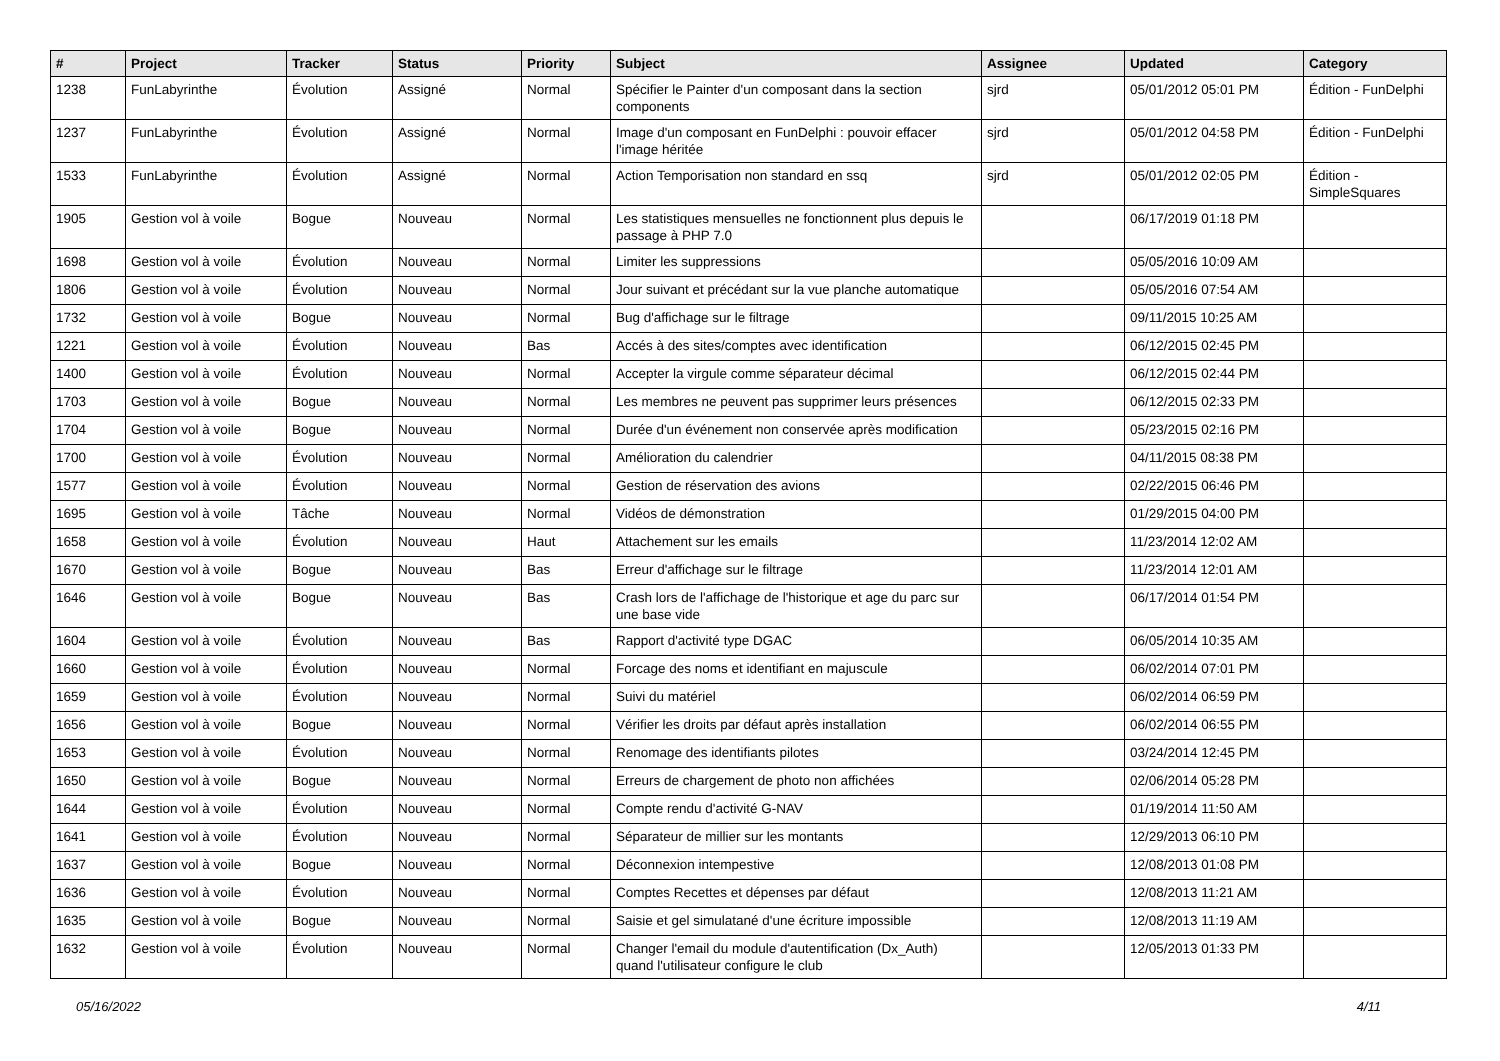| # | Project | Tracker | Status | Priority | Subject | Assignee | Updated | Category |
| --- | --- | --- | --- | --- | --- | --- | --- | --- |
| 1238 | FunLabyrinthe | Évolution | Assigné | Normal | Spécifier le Painter d'un composant dans la section components | sjrd | 05/01/2012 05:01 PM | Édition - FunDelphi |
| 1237 | FunLabyrinthe | Évolution | Assigné | Normal | Image d'un composant en FunDelphi : pouvoir effacer l'image héritée | sjrd | 05/01/2012 04:58 PM | Édition - FunDelphi |
| 1533 | FunLabyrinthe | Évolution | Assigné | Normal | Action Temporisation non standard en ssq | sjrd | 05/01/2012 02:05 PM | Édition - SimpleSquares |
| 1905 | Gestion vol à voile | Bogue | Nouveau | Normal | Les statistiques mensuelles ne fonctionnent plus depuis le passage à PHP 7.0 | | 06/17/2019 01:18 PM | |
| 1698 | Gestion vol à voile | Évolution | Nouveau | Normal | Limiter les suppressions | | 05/05/2016 10:09 AM | |
| 1806 | Gestion vol à voile | Évolution | Nouveau | Normal | Jour suivant et précédant sur la vue planche automatique | | 05/05/2016 07:54 AM | |
| 1732 | Gestion vol à voile | Bogue | Nouveau | Normal | Bug d'affichage sur le filtrage | | 09/11/2015 10:25 AM | |
| 1221 | Gestion vol à voile | Évolution | Nouveau | Bas | Accés à des sites/comptes avec identification | | 06/12/2015 02:45 PM | |
| 1400 | Gestion vol à voile | Évolution | Nouveau | Normal | Accepter la virgule comme séparateur décimal | | 06/12/2015 02:44 PM | |
| 1703 | Gestion vol à voile | Bogue | Nouveau | Normal | Les membres ne peuvent pas supprimer leurs présences | | 06/12/2015 02:33 PM | |
| 1704 | Gestion vol à voile | Bogue | Nouveau | Normal | Durée d'un événement non conservée après modification | | 05/23/2015 02:16 PM | |
| 1700 | Gestion vol à voile | Évolution | Nouveau | Normal | Amélioration du calendrier | | 04/11/2015 08:38 PM | |
| 1577 | Gestion vol à voile | Évolution | Nouveau | Normal | Gestion de réservation des avions | | 02/22/2015 06:46 PM | |
| 1695 | Gestion vol à voile | Tâche | Nouveau | Normal | Vidéos de démonstration | | 01/29/2015 04:00 PM | |
| 1658 | Gestion vol à voile | Évolution | Nouveau | Haut | Attachement sur les emails | | 11/23/2014 12:02 AM | |
| 1670 | Gestion vol à voile | Bogue | Nouveau | Bas | Erreur d'affichage sur le filtrage | | 11/23/2014 12:01 AM | |
| 1646 | Gestion vol à voile | Bogue | Nouveau | Bas | Crash lors de l'affichage de l'historique et age du parc sur une base vide | | 06/17/2014 01:54 PM | |
| 1604 | Gestion vol à voile | Évolution | Nouveau | Bas | Rapport d'activité type DGAC | | 06/05/2014 10:35 AM | |
| 1660 | Gestion vol à voile | Évolution | Nouveau | Normal | Forcage des noms et identifiant en majuscule | | 06/02/2014 07:01 PM | |
| 1659 | Gestion vol à voile | Évolution | Nouveau | Normal | Suivi du matériel | | 06/02/2014 06:59 PM | |
| 1656 | Gestion vol à voile | Bogue | Nouveau | Normal | Vérifier les droits par défaut après installation | | 06/02/2014 06:55 PM | |
| 1653 | Gestion vol à voile | Évolution | Nouveau | Normal | Renomage des identifiants pilotes | | 03/24/2014 12:45 PM | |
| 1650 | Gestion vol à voile | Bogue | Nouveau | Normal | Erreurs de chargement de photo non affichées | | 02/06/2014 05:28 PM | |
| 1644 | Gestion vol à voile | Évolution | Nouveau | Normal | Compte rendu d'activité G-NAV | | 01/19/2014 11:50 AM | |
| 1641 | Gestion vol à voile | Évolution | Nouveau | Normal | Séparateur de millier sur les montants | | 12/29/2013 06:10 PM | |
| 1637 | Gestion vol à voile | Bogue | Nouveau | Normal | Déconnexion intempestive | | 12/08/2013 01:08 PM | |
| 1636 | Gestion vol à voile | Évolution | Nouveau | Normal | Comptes Recettes et dépenses par défaut | | 12/08/2013 11:21 AM | |
| 1635 | Gestion vol à voile | Bogue | Nouveau | Normal | Saisie et gel simulatané d'une écriture impossible | | 12/08/2013 11:19 AM | |
| 1632 | Gestion vol à voile | Évolution | Nouveau | Normal | Changer l'email du module d'autentification (Dx_Auth) quand l'utilisateur configure le club | | 12/05/2013 01:33 PM | |
05/16/2022 4/11